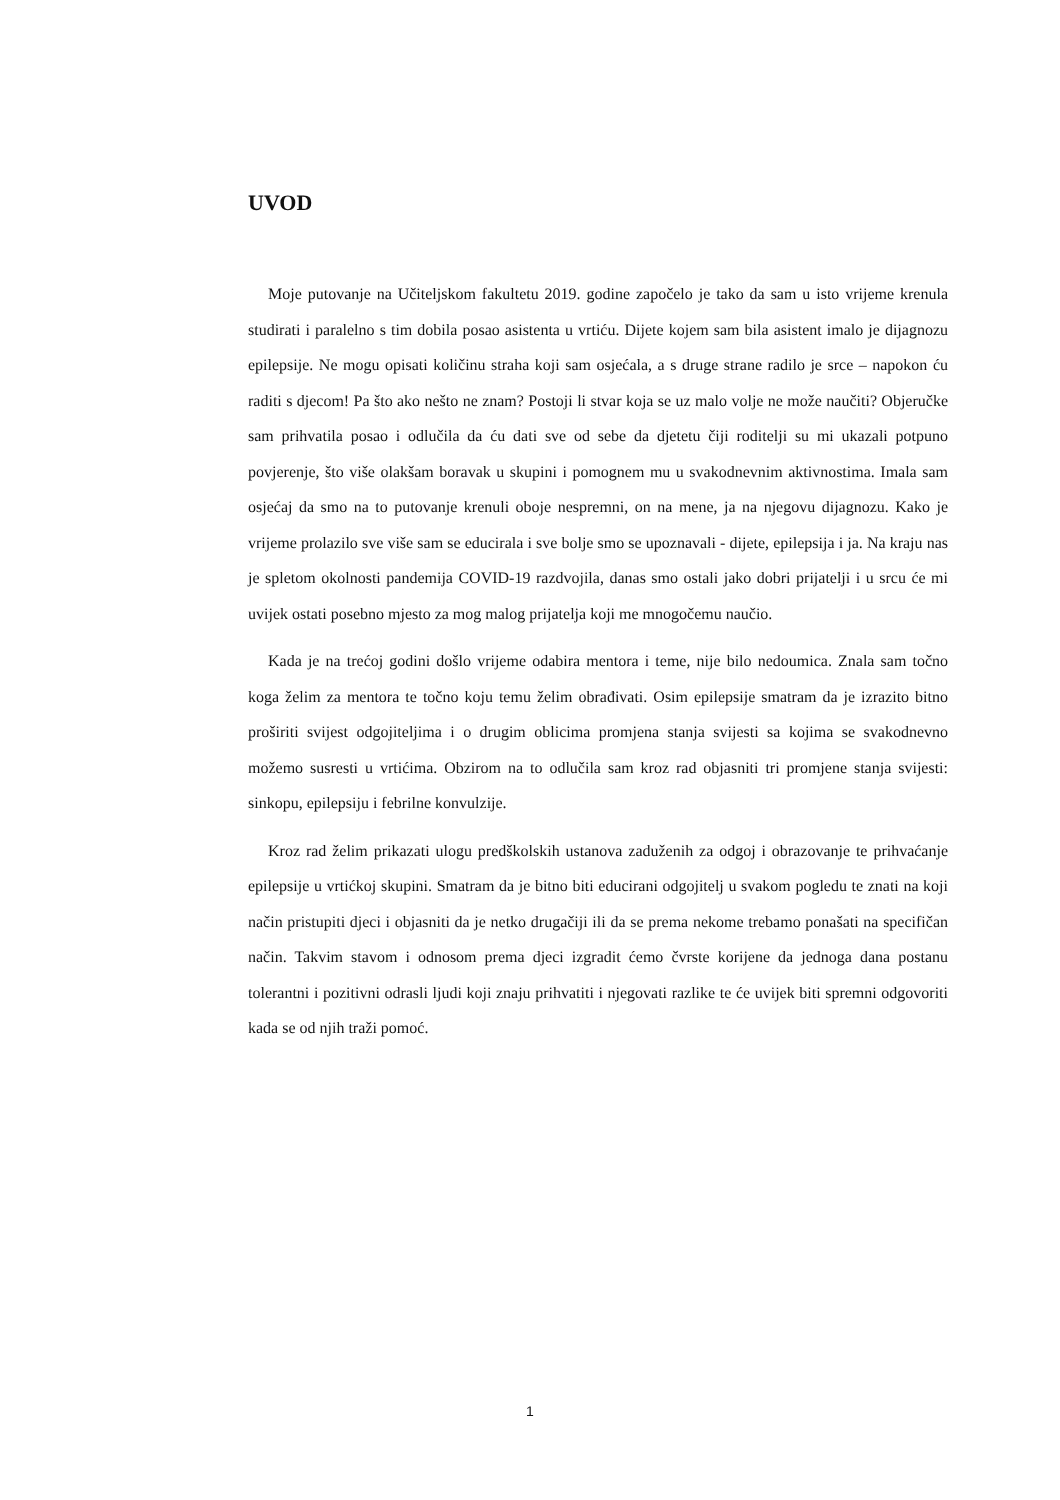UVOD
Moje putovanje na Učiteljskom fakultetu 2019. godine započelo je tako da sam u isto vrijeme krenula studirati i paralelno s tim dobila posao asistenta u vrtiću. Dijete kojem sam bila asistent imalo je dijagnozu epilepsije. Ne mogu opisati količinu straha koji sam osjećala, a s druge strane radilo je srce – napokon ću raditi s djecom! Pa što ako nešto ne znam? Postoji li stvar koja se uz malo volje ne može naučiti? Objeručke sam prihvatila posao i odlučila da ću dati sve od sebe da djetetu čiji roditelji su mi ukazali potpuno povjerenje, što više olakšam boravak u skupini i pomognem mu u svakodnevnim aktivnostima. Imala sam osjećaj da smo na to putovanje krenuli oboje nespremni, on na mene, ja na njegovu dijagnozu. Kako je vrijeme prolazilo sve više sam se educirala i sve bolje smo se upoznavali - dijete, epilepsija i ja. Na kraju nas je spletom okolnosti pandemija COVID-19 razdvojila, danas smo ostali jako dobri prijatelji i u srcu će mi uvijek ostati posebno mjesto za mog malog prijatelja koji me mnogočemu naučio.
Kada je na trećoj godini došlo vrijeme odabira mentora i teme, nije bilo nedoumica. Znala sam točno koga želim za mentora te točno koju temu želim obrađivati. Osim epilepsije smatram da je izrazito bitno proširiti svijest odgojiteljima i o drugim oblicima promjena stanja svijesti sa kojima se svakodnevno možemo susresti u vrtićima. Obzirom na to odlučila sam kroz rad objasniti tri promjene stanja svijesti: sinkopu, epilepsiju i febrilne konvulzije.
Kroz rad želim prikazati ulogu predškolskih ustanova zaduženih za odgoj i obrazovanje te prihvaćanje epilepsije u vrtićkoj skupini. Smatram da je bitno biti educirani odgojitelj u svakom pogledu te znati na koji način pristupiti djeci i objasniti da je netko drugačiji ili da se prema nekome trebamo ponašati na specifičan način. Takvim stavom i odnosom prema djeci izgradit ćemo čvrste korijene da jednoga dana postanu tolerantni i pozitivni odrasli ljudi koji znaju prihvatiti i njegovati razlike te će uvijek biti spremni odgovoriti kada se od njih traži pomoć.
1